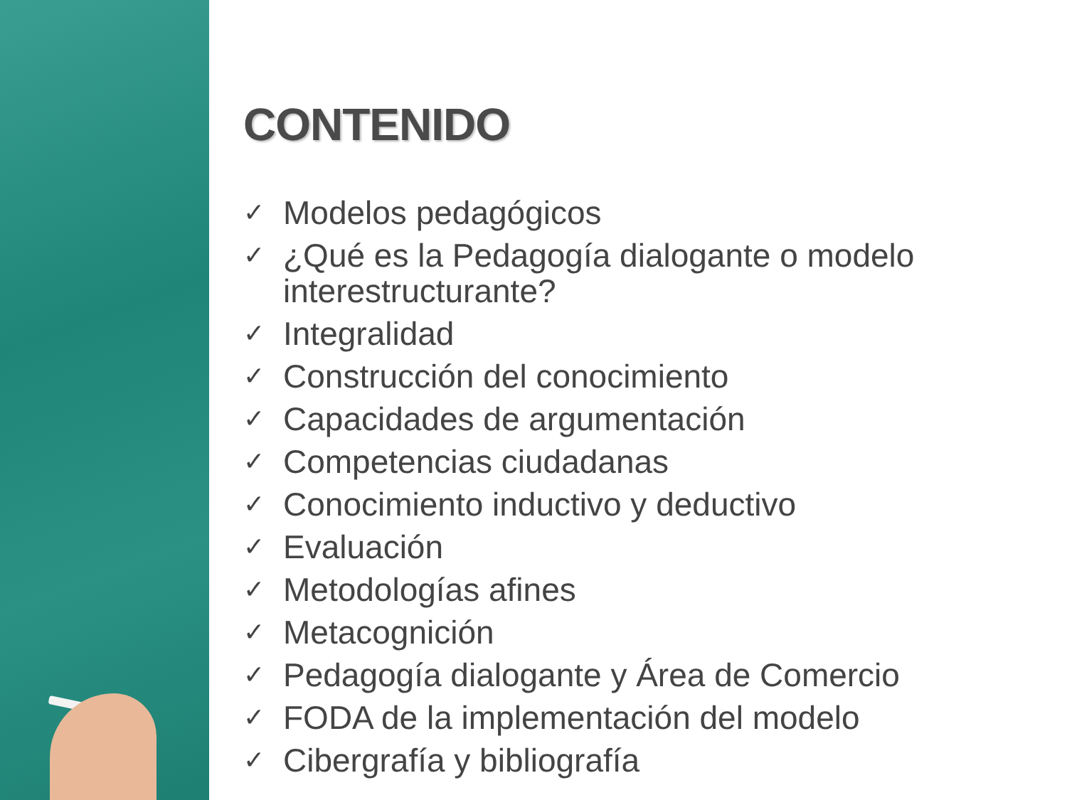CONTENIDO
✓ Modelos pedagógicos
✓ ¿Qué es la Pedagogía dialogante o modelo
interestructurante?
✓ Integralidad
✓ Construcción del conocimiento
✓ Capacidades de argumentación
✓ Competencias ciudadanas
✓ Conocimiento inductivo y deductivo
✓ Evaluación
✓ Metodologías afines
✓ Metacognición
✓ Pedagogía dialogante y Área de Comercio
✓ FODA de la implementación del modelo
✓ Cibergrafía y bibliografía